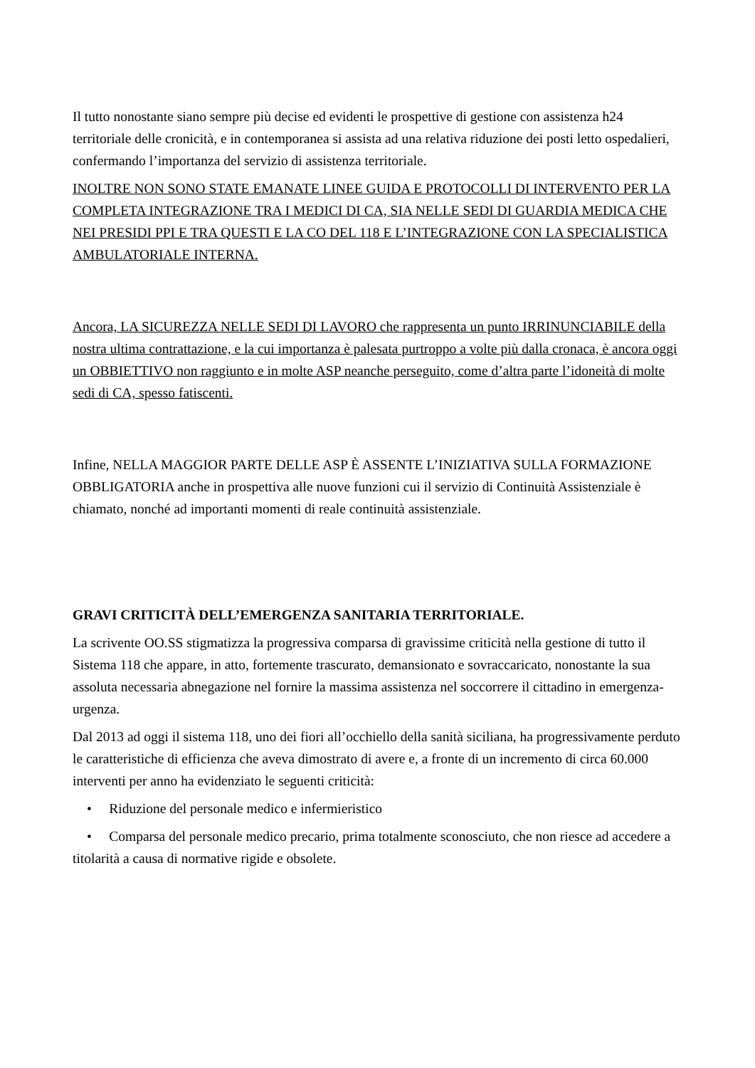Il tutto nonostante siano sempre più decise ed evidenti le prospettive di gestione con assistenza h24 territoriale delle cronicità, e in contemporanea si assista ad una relativa riduzione dei posti letto ospedalieri, confermando l’importanza del servizio di assistenza territoriale.
INOLTRE NON SONO STATE EMANATE LINEE GUIDA E PROTOCOLLI DI INTERVENTO PER LA COMPLETA INTEGRAZIONE TRA I MEDICI DI CA, SIA NELLE SEDI DI GUARDIA MEDICA CHE NEI PRESIDI PPI E TRA QUESTI E LA CO DEL 118 E L’INTEGRAZIONE CON LA SPECIALISTICA AMBULATORIALE INTERNA.
Ancora, LA SICUREZZA NELLE SEDI DI LAVORO che rappresenta un punto IRRINUNCIABILE della nostra ultima contrattazione, e la cui importanza è palesata purtroppo a volte più dalla cronaca, è ancora oggi un OBBIETTIVO non raggiunto e in molte ASP neanche perseguito, come d’altra parte l’idoneità di molte sedi di CA, spesso fatiscenti.
Infine, NELLA MAGGIOR PARTE DELLE ASP È ASSENTE L’INIZIATIVA SULLA FORMAZIONE OBBLIGATORIA anche in prospettiva alle nuove funzioni cui il servizio di Continuità Assistenziale è chiamato, nonché ad importanti momenti di reale continuità assistenziale.
GRAVI CRITICITÀ DELL’EMERGENZA SANITARIA TERRITORIALE.
La scrivente OO.SS stigmatizza la progressiva comparsa di gravissime criticità nella gestione di tutto il Sistema 118 che appare, in atto, fortemente trascurato, demansionato e sovraccaricato, nonostante la sua assoluta necessaria abnegazione nel fornire la massima assistenza nel soccorrere il cittadino in emergenza-urgenza.
Dal 2013 ad oggi il sistema 118, uno dei fiori all’occhiello della sanità siciliana, ha progressivamente perduto le caratteristiche di efficienza che aveva dimostrato di avere e, a fronte di un incremento di circa 60.000 interventi per anno ha evidenziato le seguenti criticità:
• Riduzione del personale medico e infermieristico
• Comparsa del personale medico precario, prima totalmente sconosciuto, che non riesce ad accedere a titolarità a causa di normative rigide e obsolete.